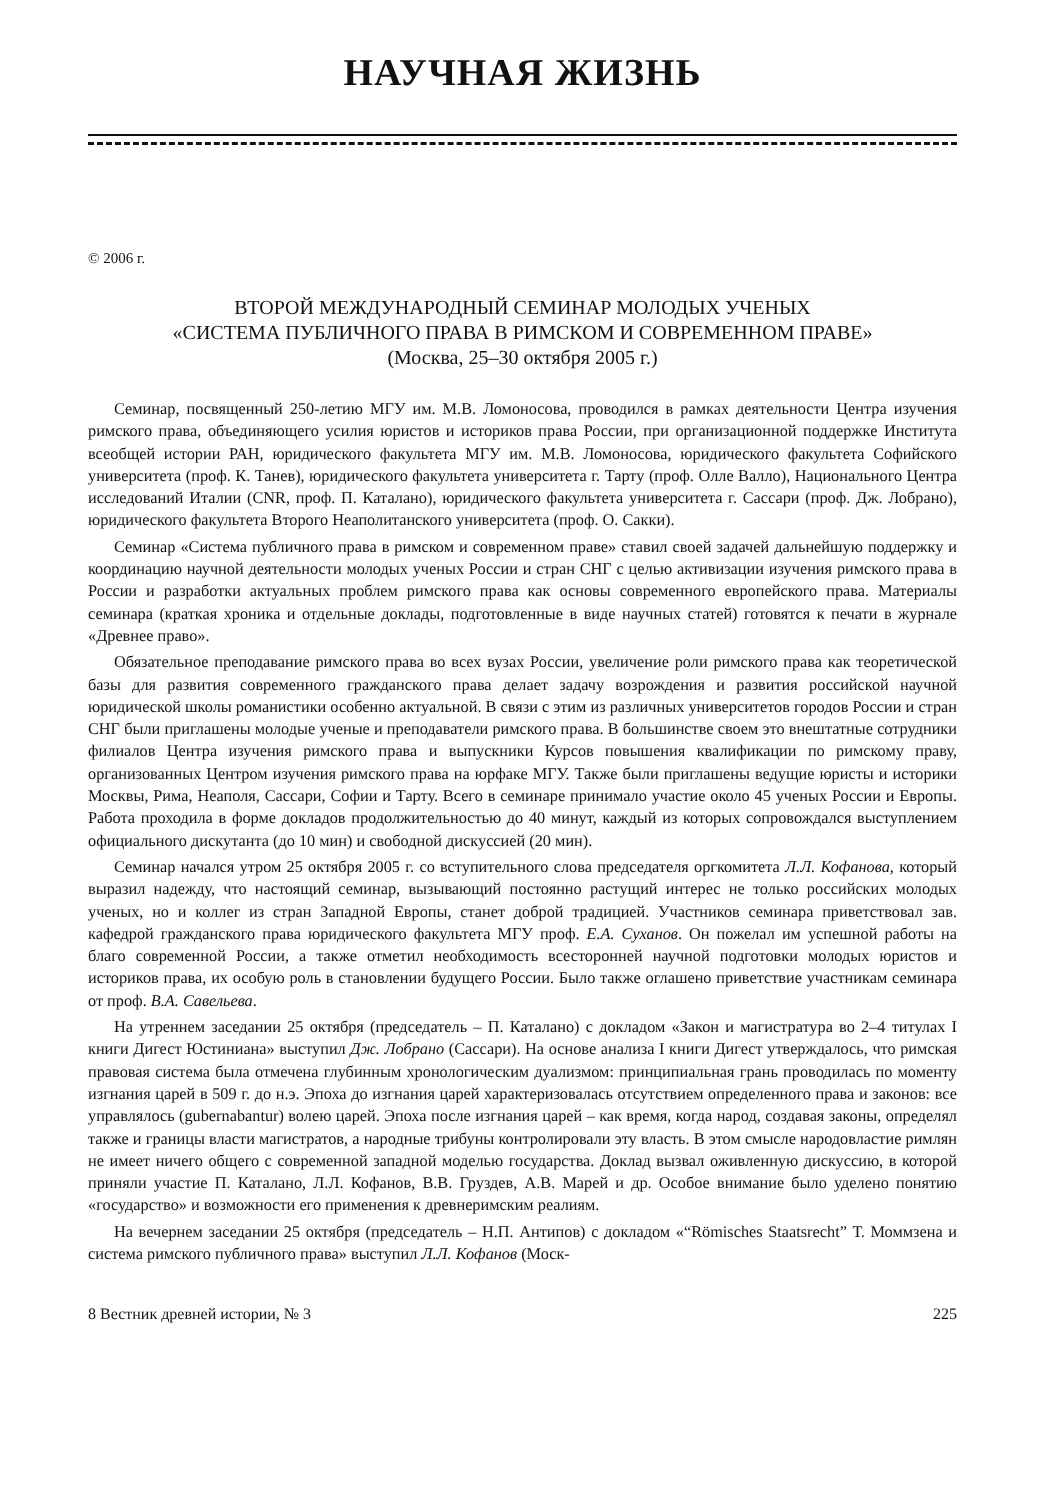НАУЧНАЯ ЖИЗНЬ
© 2006 г.
ВТОРОЙ МЕЖДУНАРОДНЫЙ СЕМИНАР МОЛОДЫХ УЧЕНЫХ
«СИСТЕМА ПУБЛИЧНОГО ПРАВА В РИМСКОМ И СОВРЕМЕННОМ ПРАВЕ»
(Москва, 25–30 октября 2005 г.)
Семинар, посвященный 250-летию МГУ им. М.В. Ломоносова, проводился в рамках деятельности Центра изучения римского права, объединяющего усилия юристов и историков права России, при организационной поддержке Института всеобщей истории РАН, юридического факультета МГУ им. М.В. Ломоносова, юридического факультета Софийского университета (проф. К. Танев), юридического факультета университета г. Тарту (проф. Олле Валло), Национального Центра исследований Италии (CNR, проф. П. Каталано), юридического факультета университета г. Сассари (проф. Дж. Лобрано), юридического факультета Второго Неаполитанского университета (проф. О. Сакки).
Семинар «Система публичного права в римском и современном праве» ставил своей задачей дальнейшую поддержку и координацию научной деятельности молодых ученых России и стран СНГ с целью активизации изучения римского права в России и разработки актуальных проблем римского права как основы современного европейского права. Материалы семинара (краткая хроника и отдельные доклады, подготовленные в виде научных статей) готовятся к печати в журнале «Древнее право».
Обязательное преподавание римского права во всех вузах России, увеличение роли римского права как теоретической базы для развития современного гражданского права делает задачу возрождения и развития российской научной юридической школы романистики особенно актуальной. В связи с этим из различных университетов городов России и стран СНГ были приглашены молодые ученые и преподаватели римского права. В большинстве своем это внештатные сотрудники филиалов Центра изучения римского права и выпускники Курсов повышения квалификации по римскому праву, организованных Центром изучения римского права на юрфаке МГУ. Также были приглашены ведущие юристы и историки Москвы, Рима, Неаполя, Сассари, Софии и Тарту. Всего в семинаре принимало участие около 45 ученых России и Европы. Работа проходила в форме докладов продолжительностью до 40 минут, каждый из которых сопровождался выступлением официального дискутанта (до 10 мин) и свободной дискуссией (20 мин).
Семинар начался утром 25 октября 2005 г. со вступительного слова председателя оргкомитета Л.Л. Кофанова, который выразил надежду, что настоящий семинар, вызывающий постоянно растущий интерес не только российских молодых ученых, но и коллег из стран Западной Европы, станет доброй традицией. Участников семинара приветствовал зав. кафедрой гражданского права юридического факультета МГУ проф. Е.А. Суханов. Он пожелал им успешной работы на благо современной России, а также отметил необходимость всесторонней научной подготовки молодых юристов и историков права, их особую роль в становлении будущего России. Было также оглашено приветствие участникам семинара от проф. В.А. Савельева.
На утреннем заседании 25 октября (председатель – П. Каталано) с докладом «Закон и магистратура во 2–4 титулах I книги Дигест Юстиниана» выступил Дж. Лобрано (Сассари). На основе анализа I книги Дигест утверждалось, что римская правовая система была отмечена глубинным хронологическим дуализмом: принципиальная грань проводилась по моменту изгнания царей в 509 г. до н.э. Эпоха до изгнания царей характеризовалась отсутствием определенного права и законов: все управлялось (gubernabantur) волею царей. Эпоха после изгнания царей – как время, когда народ, создавая законы, определял также и границы власти магистратов, а народные трибуны контролировали эту власть. В этом смысле народовластие римлян не имеет ничего общего с современной западной моделью государства. Доклад вызвал оживленную дискуссию, в которой приняли участие П. Каталано, Л.Л. Кофанов, В.В. Груздев, А.В. Марей и др. Особое внимание было уделено понятию «государство» и возможности его применения к древнеримским реалиям.
На вечернем заседании 25 октября (председатель – Н.П. Антипов) с докладом «“Römisches Staatsrecht” Т. Моммзена и система римского публичного права» выступил Л.Л. Кофанов (Моск-
8 Вестник древней истории, № 3 225